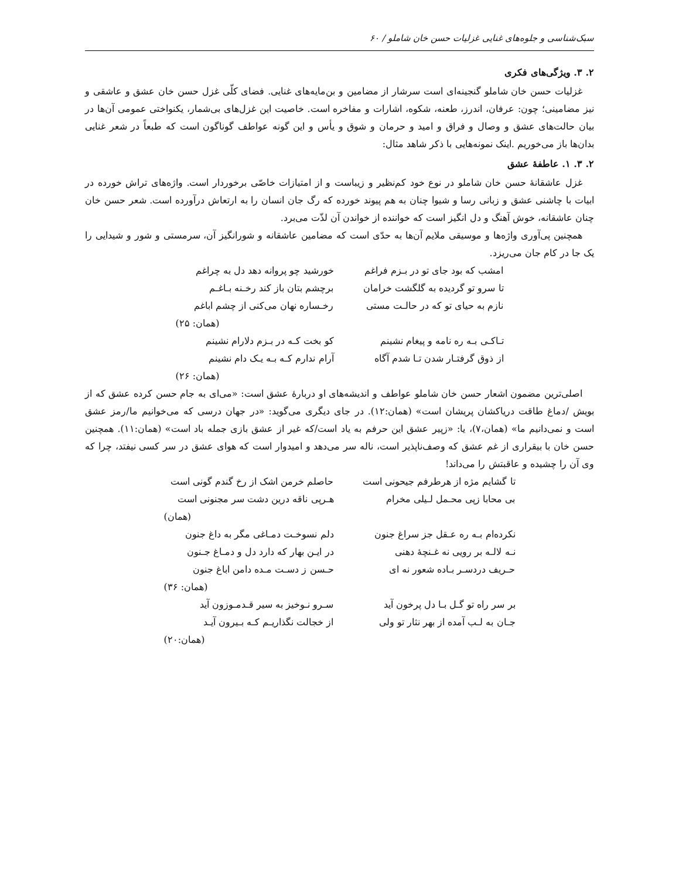سبک‌شناسی و جلوه‌های غنایی غزلیات حسن خان شاملو / ۶۰
۲. ۳. ویژگی‌های فکری
غزلیات حسن خان شاملو گنجینه‌ای است سرشار از مضامین و بن‌مایه‌های غنایی. فضای کلّی غزل حسن خان عشق و عاشقی و نیز مضامینی؛ چون: عرفان، اندرز، طعنه، شکوه، اشارات و مفاخره است. خاصیت این غزل‌های بی‌شمار، یکنواختی عمومی آن‌ها در بیان حالت‌های عشق و وصال و فراق و امید و حرمان و شوق و یأس و این گونه عواطف گوناگون است که طبعاً در شعر غنایی بدان‌ها باز می‌خوریم .اینک نمونه‌هایی با ذکر شاهد مثال:
۲. ۳. ۱. عاطفهٔ عشق
غزل عاشقانهٔ حسن خان شاملو در نوع خود کم‌نظیر و زیباست و از امتیازات خاصّی برخوردار است. واژه‌های تراش خورده در ابیات با چاشنی عشق و زبانی رسا و شیوا چنان به هم پیوند خورده که رگ جان انسان را به ارتعاش درآورده است. شعر حسن خان چنان عاشقانه، خوش آهنگ و دل انگیز است که خواننده از خواندن آن لذّت می‌برد.
همچنین پی‌آوری واژه‌ها و موسیقی ملایم آن‌ها به حدّی است که مضامین عاشقانه و شورانگیز آن، سرمستی و شور و شیدایی را یک جا در کام جان می‌ریزد.
امشب که بود جای تو در بـزم فراغم خورشید چو پروانه دهد دل به چراغم
تا سرو تو گردیده به گلگشت خرامان برچشم بتان باز کند رخـنه بـاغـم
نازم به حیای تو که در حالـت مستی رخـساره نهان می‌کنی از چشم اباغم
(همان: ۲۵)
تـاکـی بـه ره نامه و پیغام نشینم کو بخت کـه در بـزم دلارام نشینم
از ذوق گرفتـار شدن تـا شدم آگاه آرام ندارم کـه بـه یـک دام نشینم
(همان: ۲۶)
اصلی‌ترین مضمون اشعار حسن خان شاملو عواطف و اندیشه‌های او دربارهٔ عشق است: «می‌ای به جام حسن کرده عشق که از بویش /دماغ طاقت دریاکشان پریشان است» (همان:۱۲). در جای دیگری می‌گوید: «در جهان درسی که می‌خوانیم ما/رمز عشق است و نمی‌دانیم ما» (همان،۷)، یا: «زپیر عشق این حرفم به یاد است/که غیر از عشق بازی جمله باد است» (همان:۱۱). همچنین حسن خان با بیقراری از غم عشق که وصف‌ناپذیر است، ناله سر می‌دهد و امیدوار است که هوای عشق در سر کسی نیفتد، چرا که وی آن را چشیده و عاقبتش را می‌داند!
تا گشایم مژه از هرطرفم جیحونی است حاصلم خرمن اشک از رخ گندم گونی است
بی محابا زپی محـمل لـیلی مخرام هـرپی ناقه درین دشت سر مجنونی است
(همان)
نکرده‌ام بـه ره عـقل جز سراغ جنون دلم نسوخـت دمـاغی مگر به داغ جنون
نـه لالـه بر رویی نه غـنچهٔ دهنی در ایـن بهار که دارد دل و دمـاغ جـنون
حـریف دردسـر بـاده شعور نه ای حـسن ز دسـت مـده دامن اباغ جنون
(همان: ۳۶)
بر سر راه تو گـل بـا دل پرخون آید سـرو نـوخیز به سیر قـدمـوزون آید
جـان به لـب آمده از بهر نثار تو ولی از خجالت نگذاریـم کـه بـیرون آیـد
(همان:۲۰)